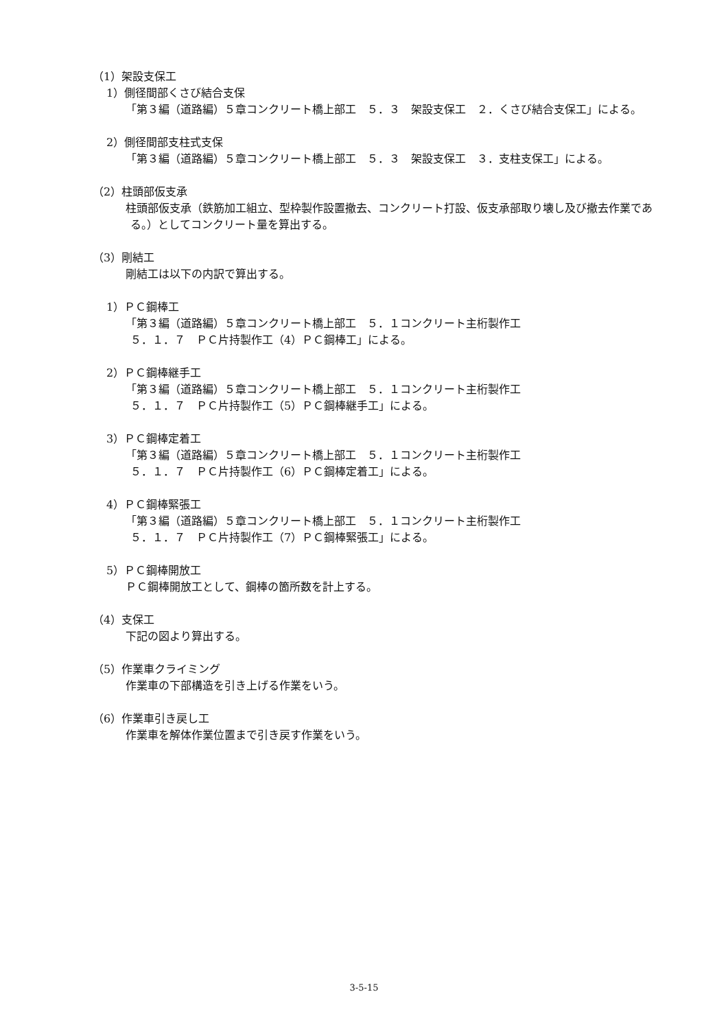（1）架設支保工
1）側径間部くさび結合支保
「第３編（道路編）５章コンクリート橋上部工　５．３　架設支保工　２．くさび結合支保工」による。
2）側径間部支柱式支保
「第３編（道路編）５章コンクリート橋上部工　５．３　架設支保工　３．支柱支保工」による。
（2）柱頭部仮支承
柱頭部仮支承（鉄筋加工組立、型枠製作設置撤去、コンクリート打設、仮支承部取り壊し及び撤去作業である。）としてコンクリート量を算出する。
（3）剛結工
剛結工は以下の内訳で算出する。
1）ＰＣ鋼棒工
「第３編（道路編）５章コンクリート橋上部工　５．１コンクリート主桁製作工
５．１．７　ＰＣ片持製作工（4）ＰＣ鋼棒工」による。
2）ＰＣ鋼棒継手工
「第３編（道路編）５章コンクリート橋上部工　５．１コンクリート主桁製作工
５．１．７　ＰＣ片持製作工（5）ＰＣ鋼棒継手工」による。
3）ＰＣ鋼棒定着工
「第３編（道路編）５章コンクリート橋上部工　５．１コンクリート主桁製作工
５．１．７　ＰＣ片持製作工（6）ＰＣ鋼棒定着工」による。
4）ＰＣ鋼棒緊張工
「第３編（道路編）５章コンクリート橋上部工　５．１コンクリート主桁製作工
５．１．７　ＰＣ片持製作工（7）ＰＣ鋼棒緊張工」による。
5）ＰＣ鋼棒開放工
ＰＣ鋼棒開放工として、鋼棒の箇所数を計上する。
（4）支保工
下記の図より算出する。
（5）作業車クライミング
作業車の下部構造を引き上げる作業をいう。
（6）作業車引き戻し工
作業車を解体作業位置まで引き戻す作業をいう。
3-5-15